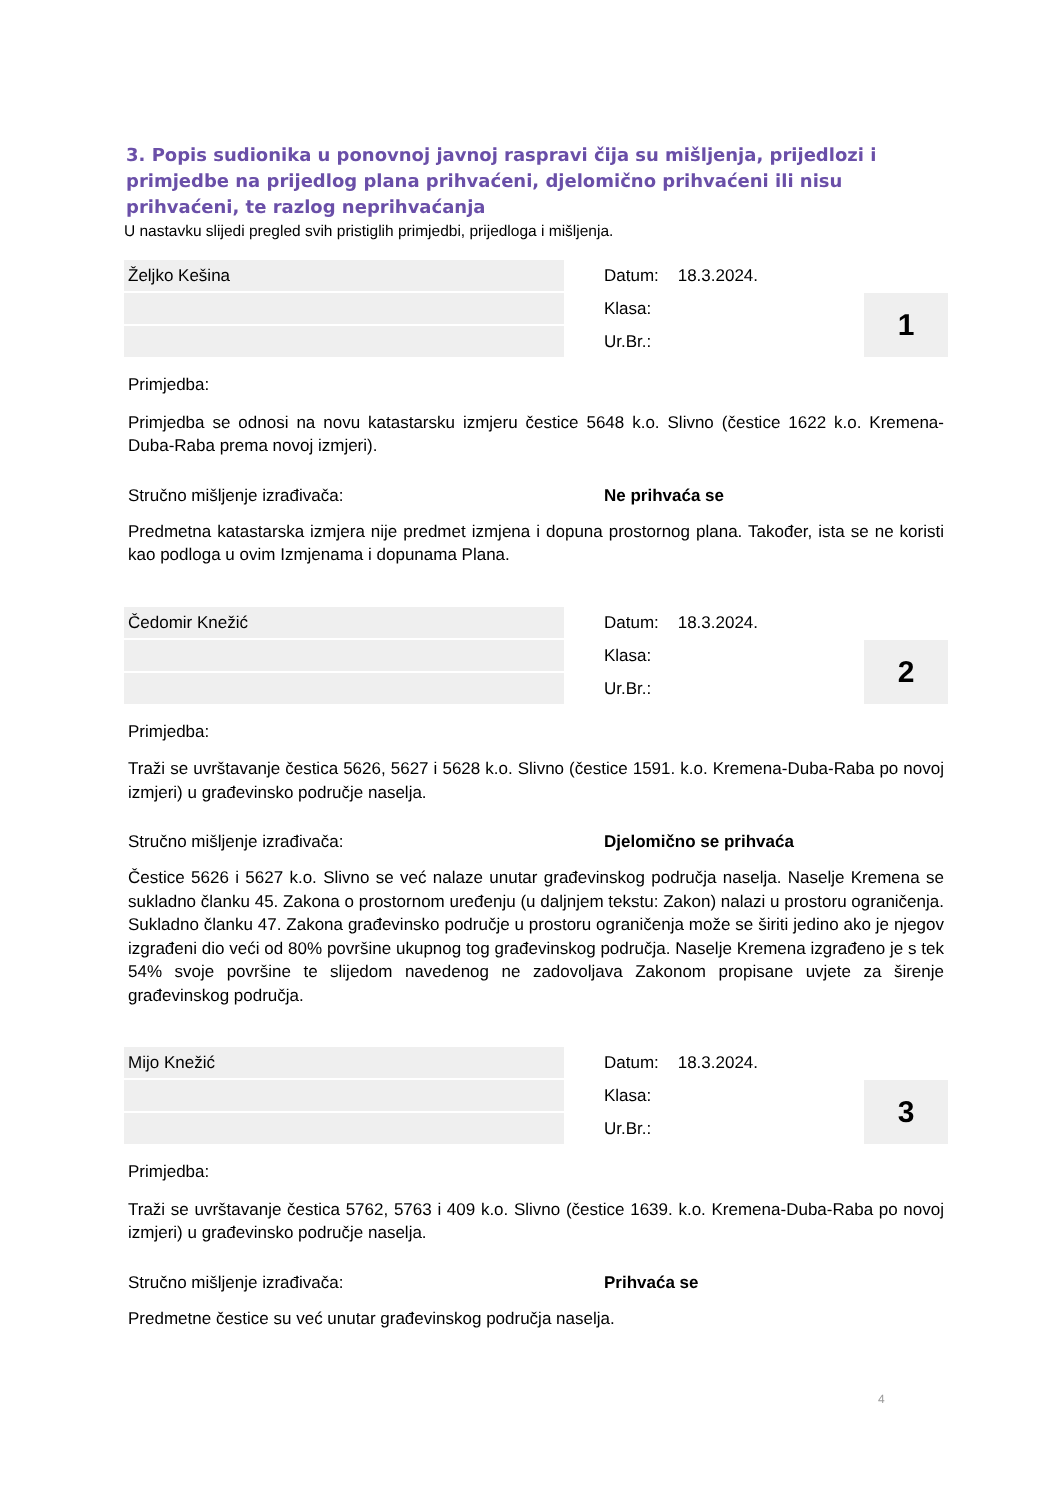3. Popis sudionika u ponovnoj javnoj raspravi čija su mišljenja, prijedlozi i primjedbe na prijedlog plana prihvaćeni, djelomično prihvaćeni ili nisu prihvaćeni, te razlog neprihvaćanja
U nastavku slijedi pregled svih pristiglih primjedbi, prijedloga i mišljenja.
Željko Kešina
Datum: 18.3.2024.
Klasa:
Ur.Br.:
1
Primjedba:
Primjedba se odnosi na novu katastarsku izmjeru čestice 5648 k.o. Slivno (čestice 1622 k.o. Kremena-Duba-Raba prema novoj izmjeri).
Stručno mišljenje izrađivača: Ne prihvaća se
Predmetna katastarska izmjera nije predmet izmjena i dopuna prostornog plana. Također, ista se ne koristi kao podloga u ovim Izmjenama i dopunama Plana.
Čedomir Knežić
Datum: 18.3.2024.
Klasa:
Ur.Br.:
2
Primjedba:
Traži se uvrštavanje čestica 5626, 5627 i 5628 k.o. Slivno (čestice 1591. k.o. Kremena-Duba-Raba po novoj izmjeri) u građevinsko područje naselja.
Stručno mišljenje izrađivača: Djelomično se prihvaća
Čestice 5626 i 5627 k.o. Slivno se već nalaze unutar građevinskog područja naselja. Naselje Kremena se sukladno članku 45. Zakona o prostornom uređenju (u daljnjem tekstu: Zakon) nalazi u prostoru ograničenja. Sukladno članku 47. Zakona građevinsko područje u prostoru ograničenja može se širiti jedino ako je njegov izgrađeni dio veći od 80% površine ukupnog tog građevinskog područja. Naselje Kremena izgrađeno je s tek 54% svoje površine te slijedom navedenog ne zadovoljava Zakonom propisane uvjete za širenje građevinskog područja.
Mijo Knežić
Datum: 18.3.2024.
Klasa:
Ur.Br.:
3
Primjedba:
Traži se uvrštavanje čestica 5762, 5763 i 409 k.o. Slivno (čestice 1639. k.o. Kremena-Duba-Raba po novoj izmjeri) u građevinsko područje naselja.
Stručno mišljenje izrađivača: Prihvaća se
Predmetne čestice su već unutar građevinskog područja naselja.
4